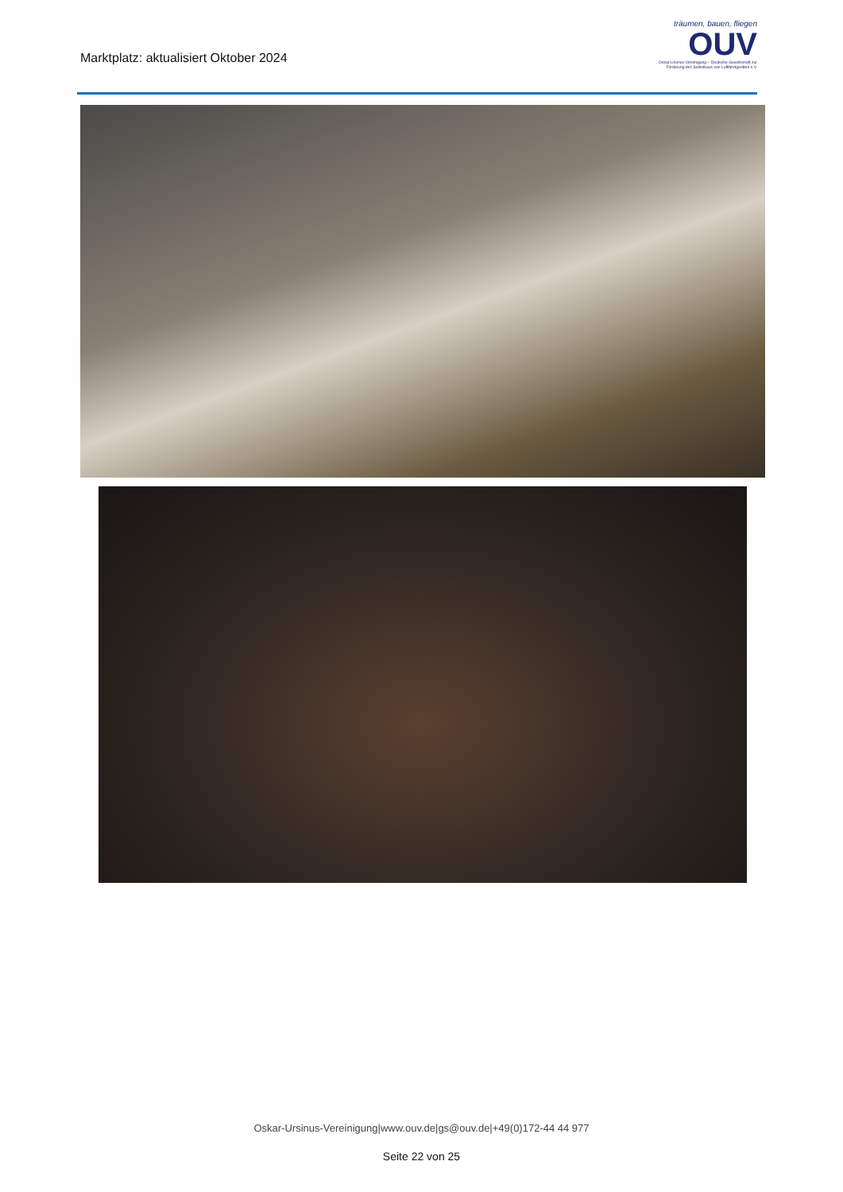Marktplatz: aktualisiert Oktober 2024
träumen, bauen, fliegen
OUV
Oskar-Ursinus-Vereinigung – Deutsche Gesellschaft zur Förderung des Selbstbaus von Luftfahrtgeräten e.V.
Oskar-Ursinus-Vereinigung|www.ouv.de|gs@ouv.de|+49(0)172-44 44 977
Seite 22 von 25